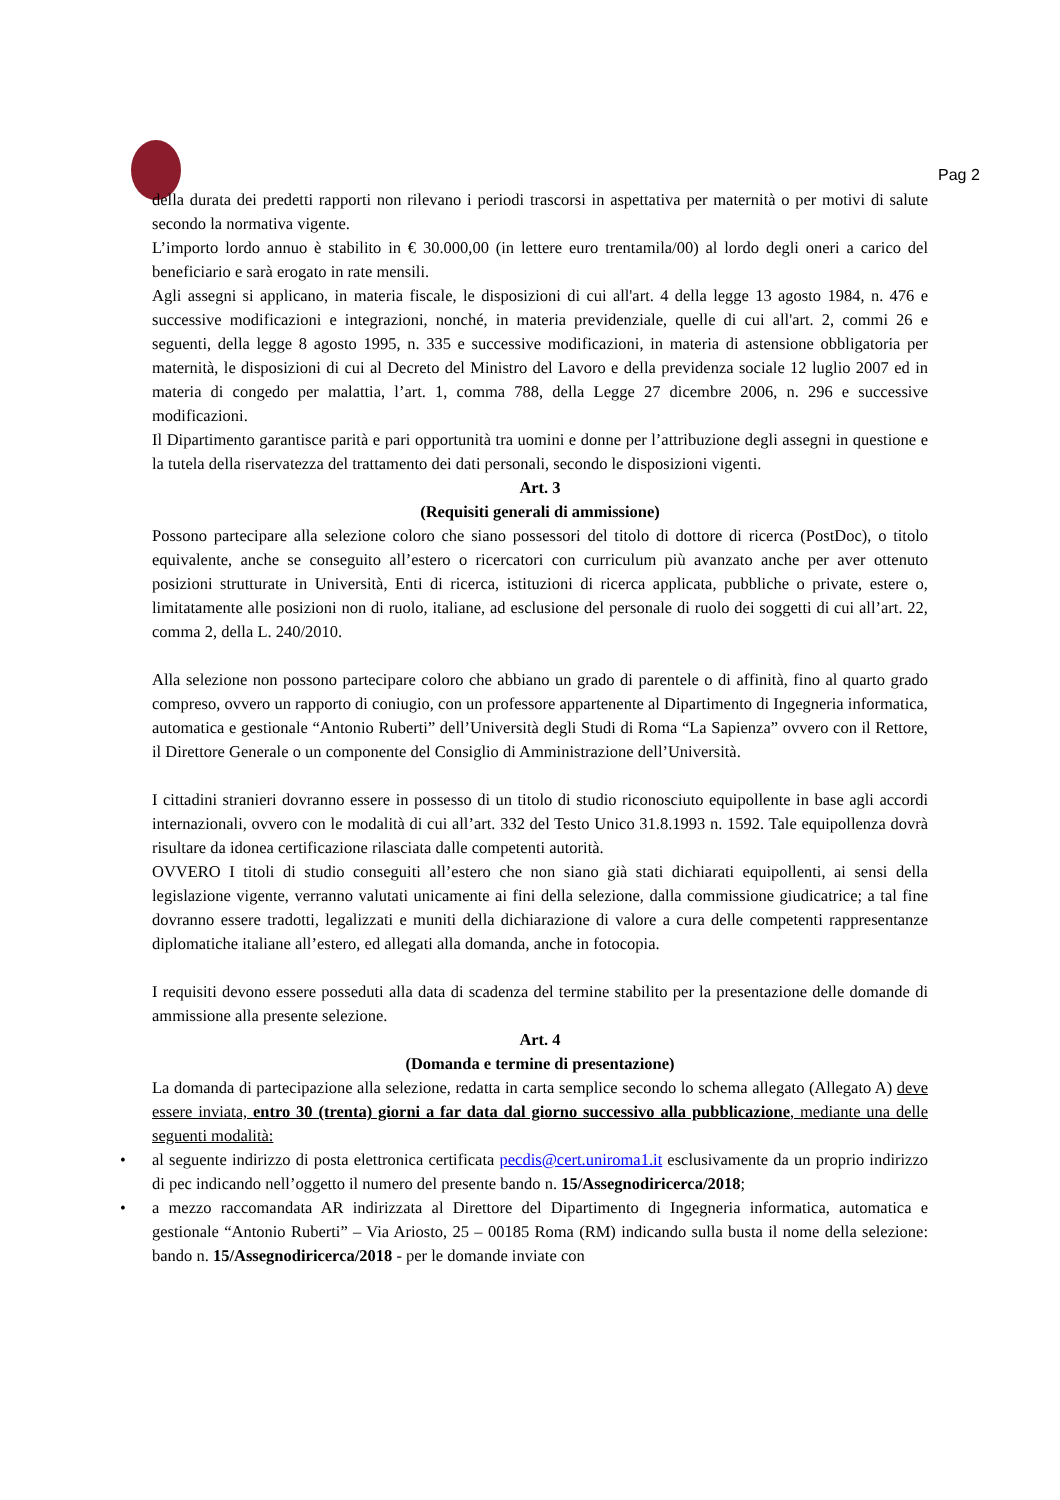Pag 2
della durata dei predetti rapporti non rilevano i periodi trascorsi in aspettativa per maternità o per motivi di salute secondo la normativa vigente.
L’importo lordo annuo è stabilito in € 30.000,00 (in lettere euro trentamila/00) al lordo degli oneri a carico del beneficiario e sarà erogato in rate mensili.
Agli assegni si applicano, in materia fiscale, le disposizioni di cui all'art. 4 della legge 13 agosto 1984, n. 476 e successive modificazioni e integrazioni, nonché, in materia previdenziale, quelle di cui all'art. 2, commi 26 e seguenti, della legge 8 agosto 1995, n. 335 e successive modificazioni, in materia di astensione obbligatoria per maternità, le disposizioni di cui al Decreto del Ministro del Lavoro e della previdenza sociale 12 luglio 2007 ed in materia di congedo per malattia, l’art. 1, comma 788, della Legge 27 dicembre 2006, n. 296 e successive modificazioni.
Il Dipartimento garantisce parità e pari opportunità tra uomini e donne per l’attribuzione degli assegni in questione e la tutela della riservatezza del trattamento dei dati personali, secondo le disposizioni vigenti.
Art. 3
(Requisiti generali di ammissione)
Possono partecipare alla selezione coloro che siano possessori del titolo di dottore di ricerca (PostDoc), o titolo equivalente, anche se conseguito all’estero o ricercatori con curriculum più avanzato anche per aver ottenuto posizioni strutturate in Università, Enti di ricerca, istituzioni di ricerca applicata, pubbliche o private, estere o, limitatamente alle posizioni non di ruolo, italiane, ad esclusione del personale di ruolo dei soggetti di cui all’art. 22, comma 2, della L. 240/2010.
Alla selezione non possono partecipare coloro che abbiano un grado di parentele o di affinità, fino al quarto grado compreso, ovvero un rapporto di coniugio, con un professore appartenente al Dipartimento di Ingegneria informatica, automatica e gestionale “Antonio Ruberti” dell’Università degli Studi di Roma “La Sapienza” ovvero con il Rettore, il Direttore Generale o un componente del Consiglio di Amministrazione dell’Università.
I cittadini stranieri dovranno essere in possesso di un titolo di studio riconosciuto equipollente in base agli accordi internazionali, ovvero con le modalità di cui all’art. 332 del Testo Unico 31.8.1993 n. 1592. Tale equipollenza dovrà risultare da idonea certificazione rilasciata dalle competenti autorità.
OVVERO I titoli di studio conseguiti all’estero che non siano già stati dichiarati equipollenti, ai sensi della legislazione vigente, verranno valutati unicamente ai fini della selezione, dalla commissione giudicatrice; a tal fine dovranno essere tradotti, legalizzati e muniti della dichiarazione di valore a cura delle competenti rappresentanze diplomatiche italiane all’estero, ed allegati alla domanda, anche in fotocopia.
I requisiti devono essere posseduti alla data di scadenza del termine stabilito per la presentazione delle domande di ammissione alla presente selezione.
Art. 4
(Domanda e termine di presentazione)
La domanda di partecipazione alla selezione, redatta in carta semplice secondo lo schema allegato (Allegato A) deve essere inviata, entro 30 (trenta) giorni a far data dal giorno successivo alla pubblicazione, mediante una delle seguenti modalità:
• al seguente indirizzo di posta elettronica certificata pecdis@cert.uniroma1.it esclusivamente da un proprio indirizzo di pec indicando nell’oggetto il numero del presente bando n. 15/Assegnodiricerca/2018;
• a mezzo raccomandata AR indirizzata al Direttore del Dipartimento di Ingegneria informatica, automatica e gestionale “Antonio Ruberti” – Via Ariosto, 25 – 00185 Roma (RM) indicando sulla busta il nome della selezione: bando n. 15/Assegnodiricerca/2018 - per le domande inviate con